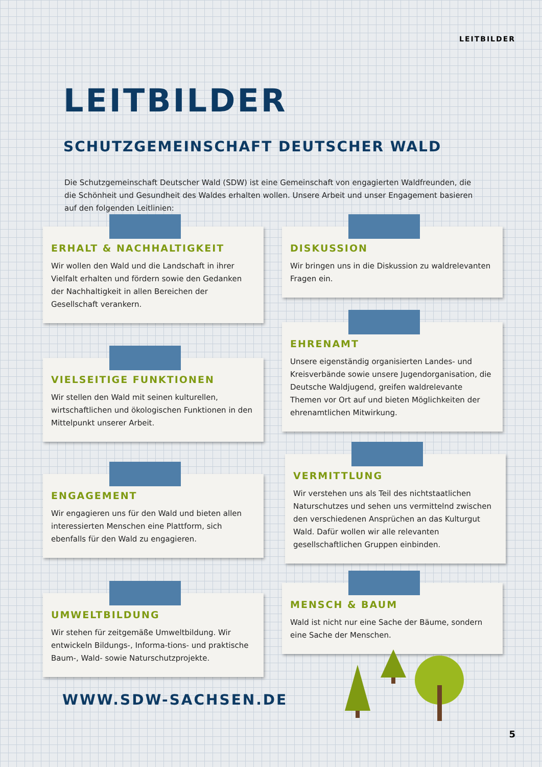LEITBILDER
LEITBILDER
SCHUTZGEMEINSCHAFT DEUTSCHER WALD
Die Schutzgemeinschaft Deutscher Wald (SDW) ist eine Gemeinschaft von engagierten Waldfreunden, die die Schönheit und Gesundheit des Waldes erhalten wollen. Unsere Arbeit und unser Engagement basieren auf den folgenden Leitlinien:
ERHALT & NACHHALTIGKEIT
Wir wollen den Wald und die Landschaft in ihrer Vielfalt erhalten und fördern sowie den Gedanken der Nachhaltigkeit in allen Bereichen der Gesellschaft verankern.
VIELSEITIGE FUNKTIONEN
Wir stellen den Wald mit seinen kulturellen, wirtschaftlichen und ökologischen Funktionen in den Mittelpunkt unserer Arbeit.
ENGAGEMENT
Wir engagieren uns für den Wald und bieten allen interessierten Menschen eine Plattform, sich ebenfalls für den Wald zu engagieren.
UMWELTBILDUNG
Wir stehen für zeitgemäße Umweltbildung. Wir entwickeln Bildungs-, Informa-tions- und praktische Baum-, Wald- sowie Naturschutzprojekte.
DISKUSSION
Wir bringen uns in die Diskussion zu waldrelevanten Fragen ein.
EHRENAMT
Unsere eigenständig organisierten Landes- und Kreisverbände sowie unsere Jugendorganisation, die Deutsche Waldjugend, greifen waldrelevante Themen vor Ort auf und bieten Möglichkeiten der ehrenamtlichen Mitwirkung.
VERMITTLUNG
Wir verstehen uns als Teil des nichtstaatlichen Naturschutzes und sehen uns vermittelnd zwischen den verschiedenen Ansprüchen an das Kulturgut Wald. Dafür wollen wir alle relevanten gesellschaftlichen Gruppen einbinden.
MENSCH & BAUM
Wald ist nicht nur eine Sache der Bäume, sondern eine Sache der Menschen.
WWW.SDW-SACHSEN.DE
5